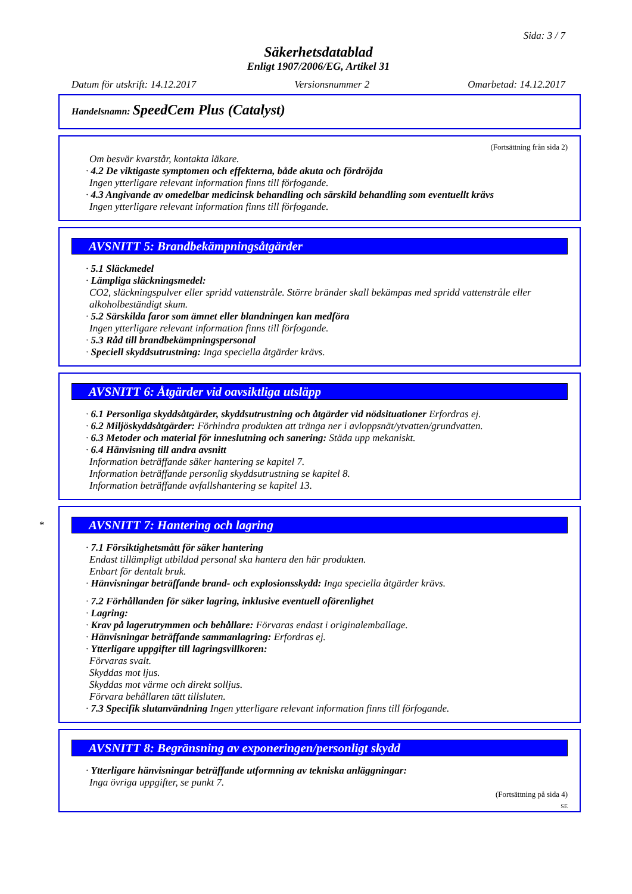Sida: 3 / 7
Säkerhetsdatablad
Enligt 1907/2006/EG, Artikel 31
Datum för utskrift: 14.12.2017 Versionsnummer 2 Omarbetad: 14.12.2017
Handelsnamn: SpeedCem Plus (Catalyst)
(Fortsättning från sida 2)
Om besvär kvarstår, kontakta läkare.
· 4.2 De viktigaste symptomen och effekterna, både akuta och fördröjda
Ingen ytterligare relevant information finns till förfogande.
· 4.3 Angivande av omedelbar medicinsk behandling och särskild behandling som eventuellt krävs
Ingen ytterligare relevant information finns till förfogande.
AVSNITT 5: Brandbekämpningsåtgärder
· 5.1 Släckmedel
· Lämpliga släckningsmedel:
CO2, släckningspulver eller spridd vattenstråle. Större bränder skall bekämpas med spridd vattenstråle eller alkoholbeständigt skum.
· 5.2 Särskilda faror som ämnet eller blandningen kan medföra
Ingen ytterligare relevant information finns till förfogande.
· 5.3 Råd till brandbekämpningspersonal
· Speciell skyddsutrustning: Inga speciella åtgärder krävs.
AVSNITT 6: Åtgärder vid oavsiktliga utsläpp
· 6.1 Personliga skyddsåtgärder, skyddsutrustning och åtgärder vid nödsituationer Erfordras ej.
· 6.2 Miljöskyddsåtgärder: Förhindra produkten att tränga ner i avloppsnät/ytvatten/grundvatten.
· 6.3 Metoder och material för inneslutning och sanering: Städa upp mekaniskt.
· 6.4 Hänvisning till andra avsnitt
Information beträffande säker hantering se kapitel 7.
Information beträffande personlig skyddsutrustning se kapitel 8.
Information beträffande avfallshantering se kapitel 13.
*
AVSNITT 7: Hantering och lagring
· 7.1 Försiktighetsmått för säker hantering
Endast tillämpligt utbildad personal ska hantera den här produkten.
Enbart för dentalt bruk.
· Hänvisningar beträffande brand- och explosionsskydd: Inga speciella åtgärder krävs.
· 7.2 Förhållanden för säker lagring, inklusive eventuell oförenlighet
· Lagring:
· Krav på lagerutrymmen och behållare: Förvaras endast i originalemballage.
· Hänvisningar beträffande sammanlagring: Erfordras ej.
· Ytterligare uppgifter till lagringsvillkoren:
Förvaras svalt.
Skyddas mot ljus.
Skyddas mot värme och direkt solljus.
Förvara behållaren tätt tillsluten.
· 7.3 Specifik slutanvändning Ingen ytterligare relevant information finns till förfogande.
AVSNITT 8: Begränsning av exponeringen/personligt skydd
· Ytterligare hänvisningar beträffande utformning av tekniska anläggningar:
Inga övriga uppgifter, se punkt 7.
(Fortsättning på sida 4)
SE